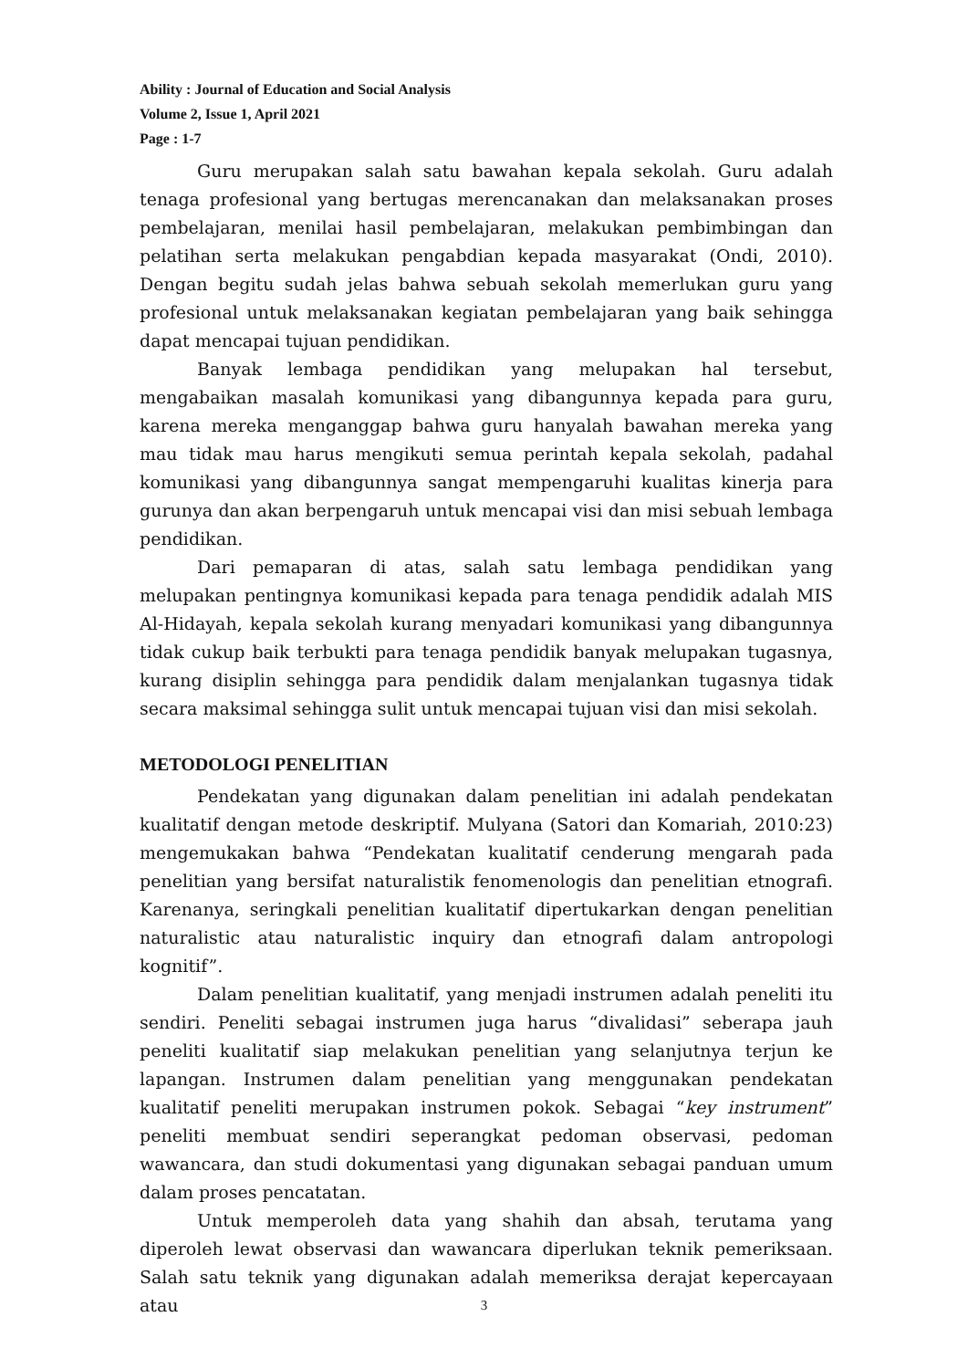Ability : Journal of Education and Social Analysis
Volume 2, Issue 1, April 2021
Page : 1-7
Guru merupakan salah satu bawahan kepala sekolah. Guru adalah tenaga profesional yang bertugas merencanakan dan melaksanakan proses pembelajaran, menilai hasil pembelajaran, melakukan pembimbingan dan pelatihan serta melakukan pengabdian kepada masyarakat (Ondi, 2010). Dengan begitu sudah jelas bahwa sebuah sekolah memerlukan guru yang profesional untuk melaksanakan kegiatan pembelajaran yang baik sehingga dapat mencapai tujuan pendidikan.
Banyak lembaga pendidikan yang melupakan hal tersebut, mengabaikan masalah komunikasi yang dibangunnya kepada para guru, karena mereka menganggap bahwa guru hanyalah bawahan mereka yang mau tidak mau harus mengikuti semua perintah kepala sekolah, padahal komunikasi yang dibangunnya sangat mempengaruhi kualitas kinerja para gurunya dan akan berpengaruh untuk mencapai visi dan misi sebuah lembaga pendidikan.
Dari pemaparan di atas, salah satu lembaga pendidikan yang melupakan pentingnya komunikasi kepada para tenaga pendidik adalah MIS Al-Hidayah, kepala sekolah kurang menyadari komunikasi yang dibangunnya tidak cukup baik terbukti para tenaga pendidik banyak melupakan tugasnya, kurang disiplin sehingga para pendidik dalam menjalankan tugasnya tidak secara maksimal sehingga sulit untuk mencapai tujuan visi dan misi sekolah.
METODOLOGI PENELITIAN
Pendekatan yang digunakan dalam penelitian ini adalah pendekatan kualitatif dengan metode deskriptif. Mulyana (Satori dan Komariah, 2010:23) mengemukakan bahwa “Pendekatan kualitatif cenderung mengarah pada penelitian yang bersifat naturalistik fenomenologis dan penelitian etnografi. Karenanya, seringkali penelitian kualitatif dipertukarkan dengan penelitian naturalistic atau naturalistic inquiry dan etnografi dalam antropologi kognitif”.
Dalam penelitian kualitatif, yang menjadi instrumen adalah peneliti itu sendiri. Peneliti sebagai instrumen juga harus “divalidasi” seberapa jauh peneliti kualitatif siap melakukan penelitian yang selanjutnya terjun ke lapangan. Instrumen dalam penelitian yang menggunakan pendekatan kualitatif peneliti merupakan instrumen pokok. Sebagai “key instrument” peneliti membuat sendiri seperangkat pedoman observasi, pedoman wawancara, dan studi dokumentasi yang digunakan sebagai panduan umum dalam proses pencatatan.
Untuk memperoleh data yang shahih dan absah, terutama yang diperoleh lewat observasi dan wawancara diperlukan teknik pemeriksaan. Salah satu teknik yang digunakan adalah memeriksa derajat kepercayaan atau
3